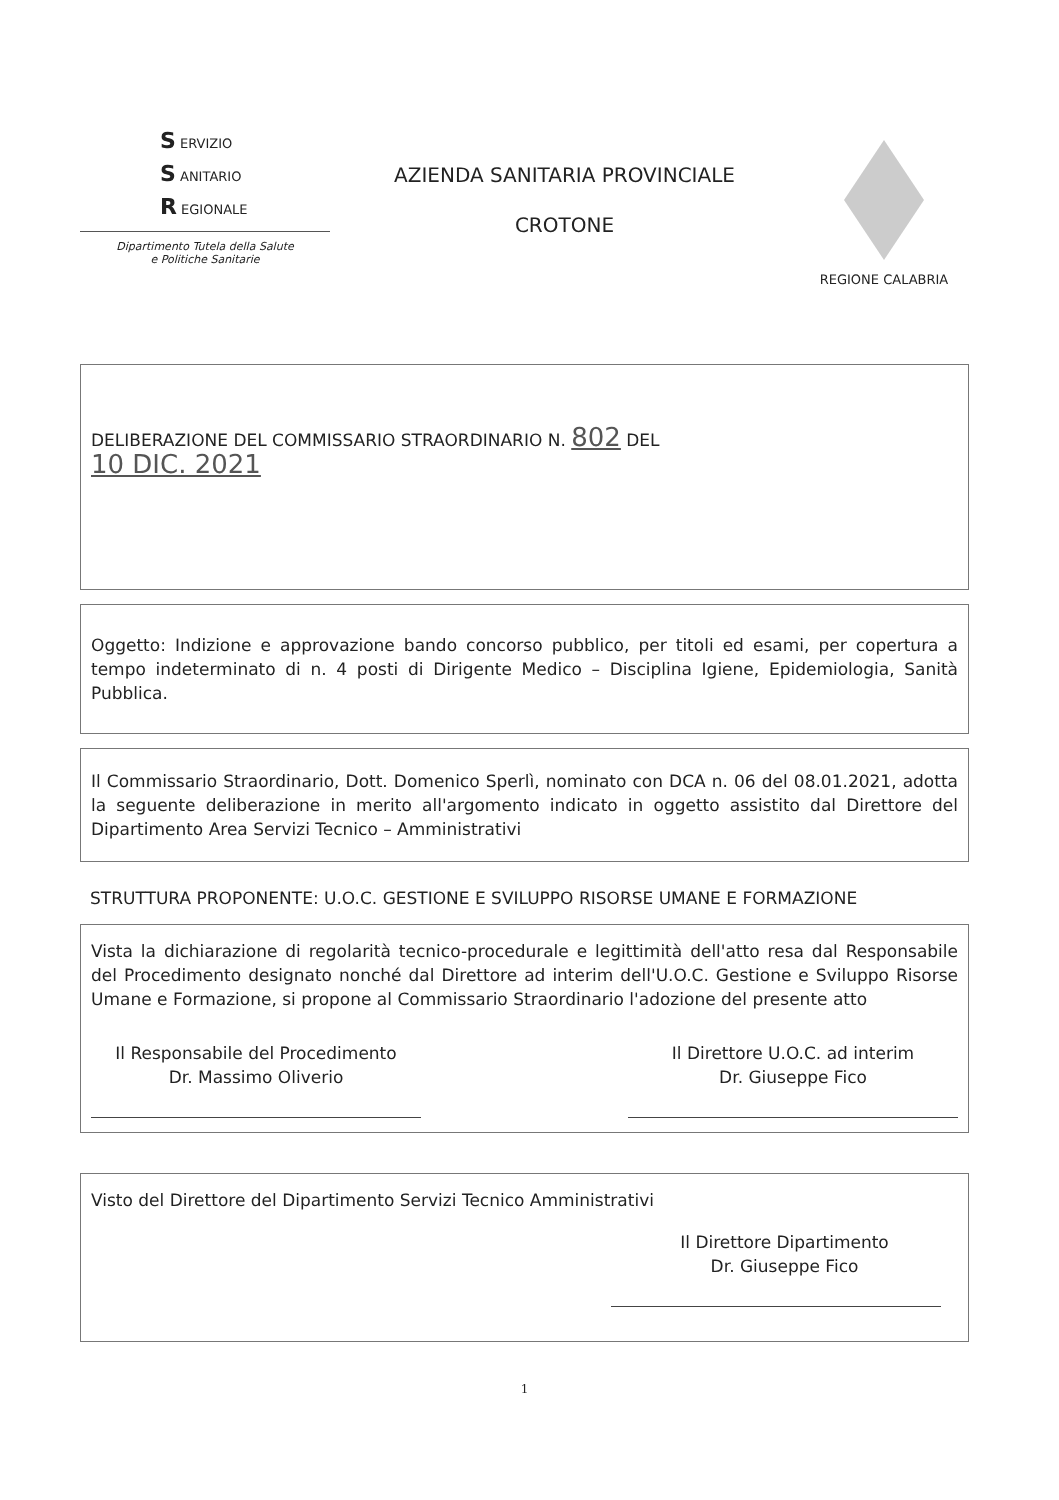S ERVIZIO
S ANITARIO
R EGIONALE
Dipartimento Tutela della Salute
e Politiche Sanitarie
AZIENDA SANITARIA PROVINCIALE
CROTONE
REGIONE CALABRIA
DELIBERAZIONE DEL COMMISSARIO STRAORDINARIO N. 802 DEL
10 DIC. 2021
Oggetto: Indizione e approvazione bando concorso pubblico, per titoli ed esami, per copertura a tempo indeterminato di n. 4 posti di Dirigente Medico – Disciplina Igiene, Epidemiologia, Sanità Pubblica.
Il Commissario Straordinario, Dott. Domenico Sperlì, nominato con DCA n. 06 del 08.01.2021, adotta la seguente deliberazione in merito all'argomento indicato in oggetto assistito dal Direttore del Dipartimento Area Servizi Tecnico – Amministrativi
STRUTTURA PROPONENTE: U.O.C. GESTIONE E SVILUPPO RISORSE UMANE E FORMAZIONE
Vista la dichiarazione di regolarità tecnico-procedurale e legittimità dell'atto resa dal Responsabile del Procedimento designato nonché dal Direttore ad interim dell'U.O.C. Gestione e Sviluppo Risorse Umane e Formazione, si propone al Commissario Straordinario l'adozione del presente atto
Il Responsabile del Procedimento
Dr. Massimo Oliverio
Il Direttore U.O.C. ad interim
Dr. Giuseppe Fico
Visto del Direttore del Dipartimento Servizi Tecnico Amministrativi
Il Direttore Dipartimento
Dr. Giuseppe Fico
1